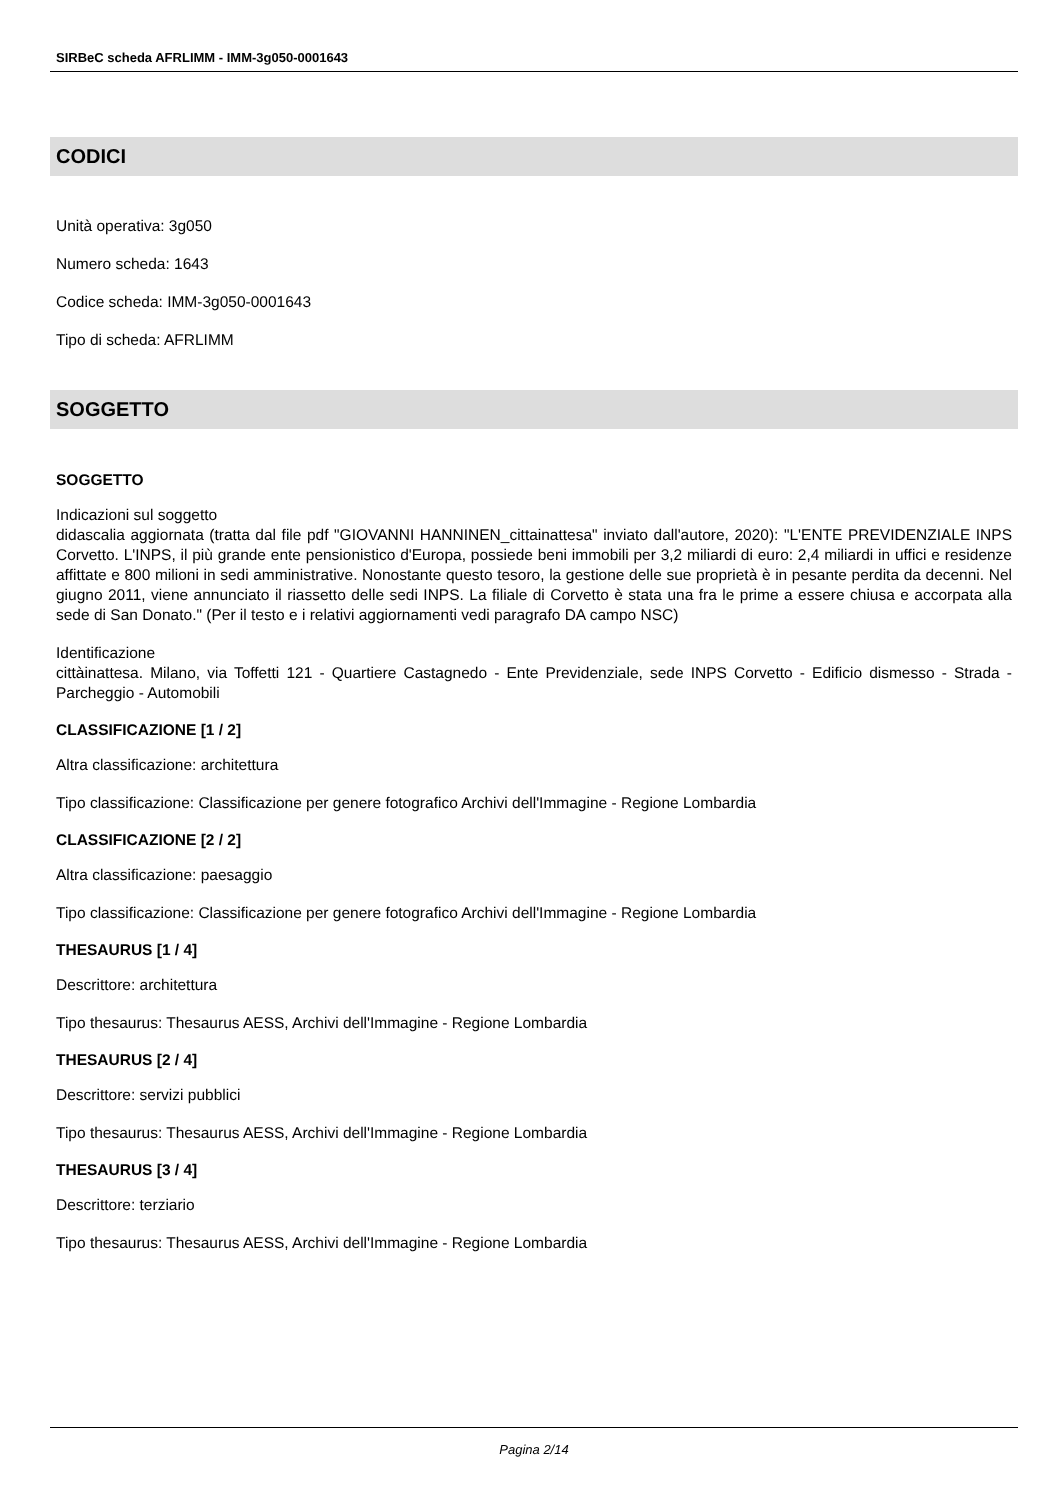SIRBeC scheda AFRLIMM - IMM-3g050-0001643
CODICI
Unità operativa: 3g050
Numero scheda: 1643
Codice scheda: IMM-3g050-0001643
Tipo di scheda: AFRLIMM
SOGGETTO
SOGGETTO
Indicazioni sul soggetto
didascalia aggiornata (tratta dal file pdf "GIOVANNI HANNINEN_cittainattesa" inviato dall'autore, 2020): "L'ENTE PREVIDENZIALE INPS Corvetto. L'INPS, il più grande ente pensionistico d'Europa, possiede beni immobili per 3,2 miliardi di euro: 2,4 miliardi in uffici e residenze affittate e 800 milioni in sedi amministrative. Nonostante questo tesoro, la gestione delle sue proprietà è in pesante perdita da decenni. Nel giugno 2011, viene annunciato il riassetto delle sedi INPS. La filiale di Corvetto è stata una fra le prime a essere chiusa e accorpata alla sede di San Donato." (Per il testo e i relativi aggiornamenti vedi paragrafo DA campo NSC)
Identificazione
cittàinattesa. Milano, via Toffetti 121 - Quartiere Castagnedo - Ente Previdenziale, sede INPS Corvetto - Edificio dismesso - Strada - Parcheggio - Automobili
CLASSIFICAZIONE [1 / 2]
Altra classificazione: architettura
Tipo classificazione: Classificazione per genere fotografico Archivi dell'Immagine - Regione Lombardia
CLASSIFICAZIONE [2 / 2]
Altra classificazione: paesaggio
Tipo classificazione: Classificazione per genere fotografico Archivi dell'Immagine - Regione Lombardia
THESAURUS [1 / 4]
Descrittore: architettura
Tipo thesaurus: Thesaurus AESS, Archivi dell'Immagine - Regione Lombardia
THESAURUS [2 / 4]
Descrittore: servizi pubblici
Tipo thesaurus: Thesaurus AESS, Archivi dell'Immagine - Regione Lombardia
THESAURUS [3 / 4]
Descrittore: terziario
Tipo thesaurus: Thesaurus AESS, Archivi dell'Immagine - Regione Lombardia
Pagina 2/14